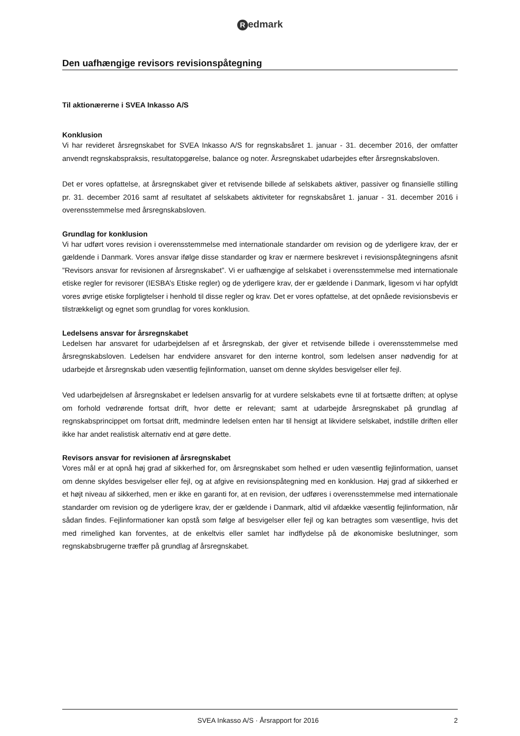Redmark
Den uafhængige revisors revisionspåtegning
Til aktionærerne i SVEA Inkasso A/S
Konklusion
Vi har revideret årsregnskabet for SVEA Inkasso A/S for regnskabsåret 1. januar - 31. december 2016, der omfatter anvendt regnskabspraksis, resultatopgørelse, balance og noter. Årsregnskabet udarbejdes efter årsregnskabsloven.
Det er vores opfattelse, at årsregnskabet giver et retvisende billede af selskabets aktiver, passiver og finansielle stilling pr. 31. december 2016 samt af resultatet af selskabets aktiviteter for regnskabsåret 1. januar - 31. december 2016 i overensstemmelse med årsregnskabsloven.
Grundlag for konklusion
Vi har udført vores revision i overensstemmelse med internationale standarder om revision og de yderligere krav, der er gældende i Danmark. Vores ansvar ifølge disse standarder og krav er nærmere beskrevet i revisionspåtegningens afsnit ”Revisors ansvar for revisionen af årsregnskabet”. Vi er uafhængige af selskabet i overensstemmelse med internationale etiske regler for revisorer (IESBA’s Etiske regler) og de yderligere krav, der er gældende i Danmark, ligesom vi har opfyldt vores øvrige etiske forpligtelser i henhold til disse regler og krav. Det er vores opfattelse, at det opnåede revisionsbevis er tilstrækkeligt og egnet som grundlag for vores konklusion.
Ledelsens ansvar for årsregnskabet
Ledelsen har ansvaret for udarbejdelsen af et årsregnskab, der giver et retvisende billede i overensstemmelse med årsregnskabsloven. Ledelsen har endvidere ansvaret for den interne kontrol, som ledelsen anser nødvendig for at udarbejde et årsregnskab uden væsentlig fejlinformation, uanset om denne skyldes besvigelser eller fejl.
Ved udarbejdelsen af årsregnskabet er ledelsen ansvarlig for at vurdere selskabets evne til at fortsætte driften; at oplyse om forhold vedrørende fortsat drift, hvor dette er relevant; samt at udarbejde årsregnskabet på grundlag af regnskabsprincippet om fortsat drift, medmindre ledelsen enten har til hensigt at likvidere selskabet, indstille driften eller ikke har andet realistisk alternativ end at gøre dette.
Revisors ansvar for revisionen af årsregnskabet
Vores mål er at opnå høj grad af sikkerhed for, om årsregnskabet som helhed er uden væsentlig fejlinformation, uanset om denne skyldes besvigelser eller fejl, og at afgive en revisionspåtegning med en konklusion. Høj grad af sikkerhed er et højt niveau af sikkerhed, men er ikke en garanti for, at en revision, der udføres i overensstemmelse med internationale standarder om revision og de yderligere krav, der er gældende i Danmark, altid vil afdække væsentlig fejlinformation, når sådan findes. Fejlinformationer kan opstå som følge af besvigelser eller fejl og kan betragtes som væsentlige, hvis det med rimelighed kan forventes, at de enkeltvis eller samlet har indflydelse på de økonomiske beslutninger, som regnskabsbrugerne træffer på grundlag af årsregnskabet.
SVEA Inkasso A/S · Årsrapport for 2016 2